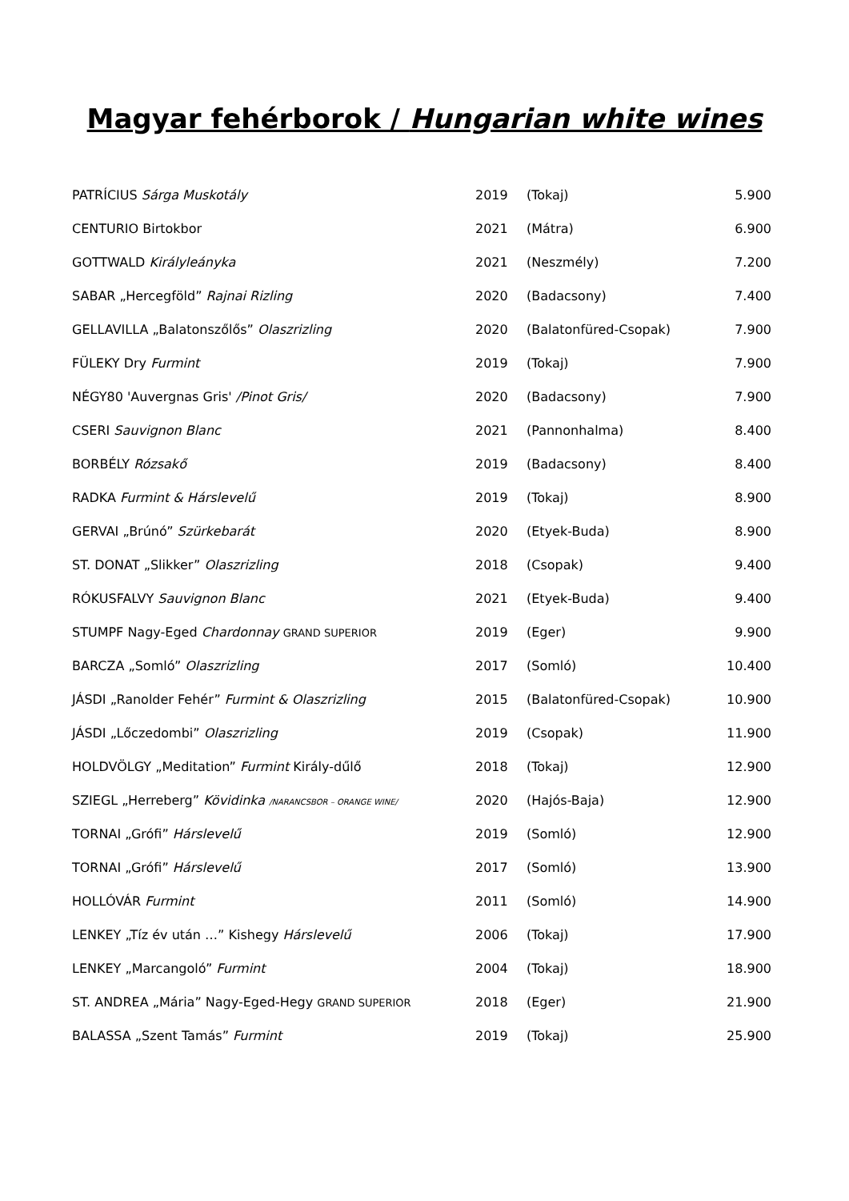Magyar fehérborok / Hungarian white wines
| PATRÍCIUS Sárga Muskotály | 2019 | (Tokaj) | 5.900 |
| CENTURIO Birtokbor | 2021 | (Mátra) | 6.900 |
| GOTTWALD Királyleányka | 2021 | (Neszmély) | 7.200 |
| SABAR „Hercegföld” Rajnai Rizling | 2020 | (Badacsony) | 7.400 |
| GELLAVILLA „Balatonszőlős” Olaszrizling | 2020 | (Balatonfüred-Csopak) | 7.900 |
| FÜLEKY Dry Furmint | 2019 | (Tokaj) | 7.900 |
| NÉGY80 'Auvergnas Gris' /Pinot Gris/ | 2020 | (Badacsony) | 7.900 |
| CSERI Sauvignon Blanc | 2021 | (Pannonhalma) | 8.400 |
| BORBÉLY Rózsakő | 2019 | (Badacsony) | 8.400 |
| RADKA Furmint & Hárslevelű | 2019 | (Tokaj) | 8.900 |
| GERVAI „Brúnó” Szürkebarát | 2020 | (Etyek-Buda) | 8.900 |
| ST. DONAT „Slikker” Olaszrizling | 2018 | (Csopak) | 9.400 |
| RÓKUSFALVY Sauvignon Blanc | 2021 | (Etyek-Buda) | 9.400 |
| STUMPF Nagy-Eged Chardonnay GRAND SUPERIOR | 2019 | (Eger) | 9.900 |
| BARCZA „Somló” Olaszrizling | 2017 | (Somló) | 10.400 |
| JÁSDI „Ranolder Fehér” Furmint & Olaszrizling | 2015 | (Balatonfüred-Csopak) | 10.900 |
| JÁSDI „Lőczedombi” Olaszrizling | 2019 | (Csopak) | 11.900 |
| HOLDVÖLGY „Meditation” Furmint Király-dűlő | 2018 | (Tokaj) | 12.900 |
| SZIEGL „Herreberg” Kövidinka /NARANCSBOR – ORANGE WINE/ | 2020 | (Hajós-Baja) | 12.900 |
| TORNAI „Grófi” Hárslevelű | 2019 | (Somló) | 12.900 |
| TORNAI „Grófi” Hárslevelű | 2017 | (Somló) | 13.900 |
| HOLLÓVÁR Furmint | 2011 | (Somló) | 14.900 |
| LENKEY „Tíz év után …” Kishegy Hárslevelű | 2006 | (Tokaj) | 17.900 |
| LENKEY „Marcangoló” Furmint | 2004 | (Tokaj) | 18.900 |
| ST. ANDREA „Mária” Nagy-Eged-Hegy GRAND SUPERIOR | 2018 | (Eger) | 21.900 |
| BALASSA „Szent Tamás” Furmint | 2019 | (Tokaj) | 25.900 |